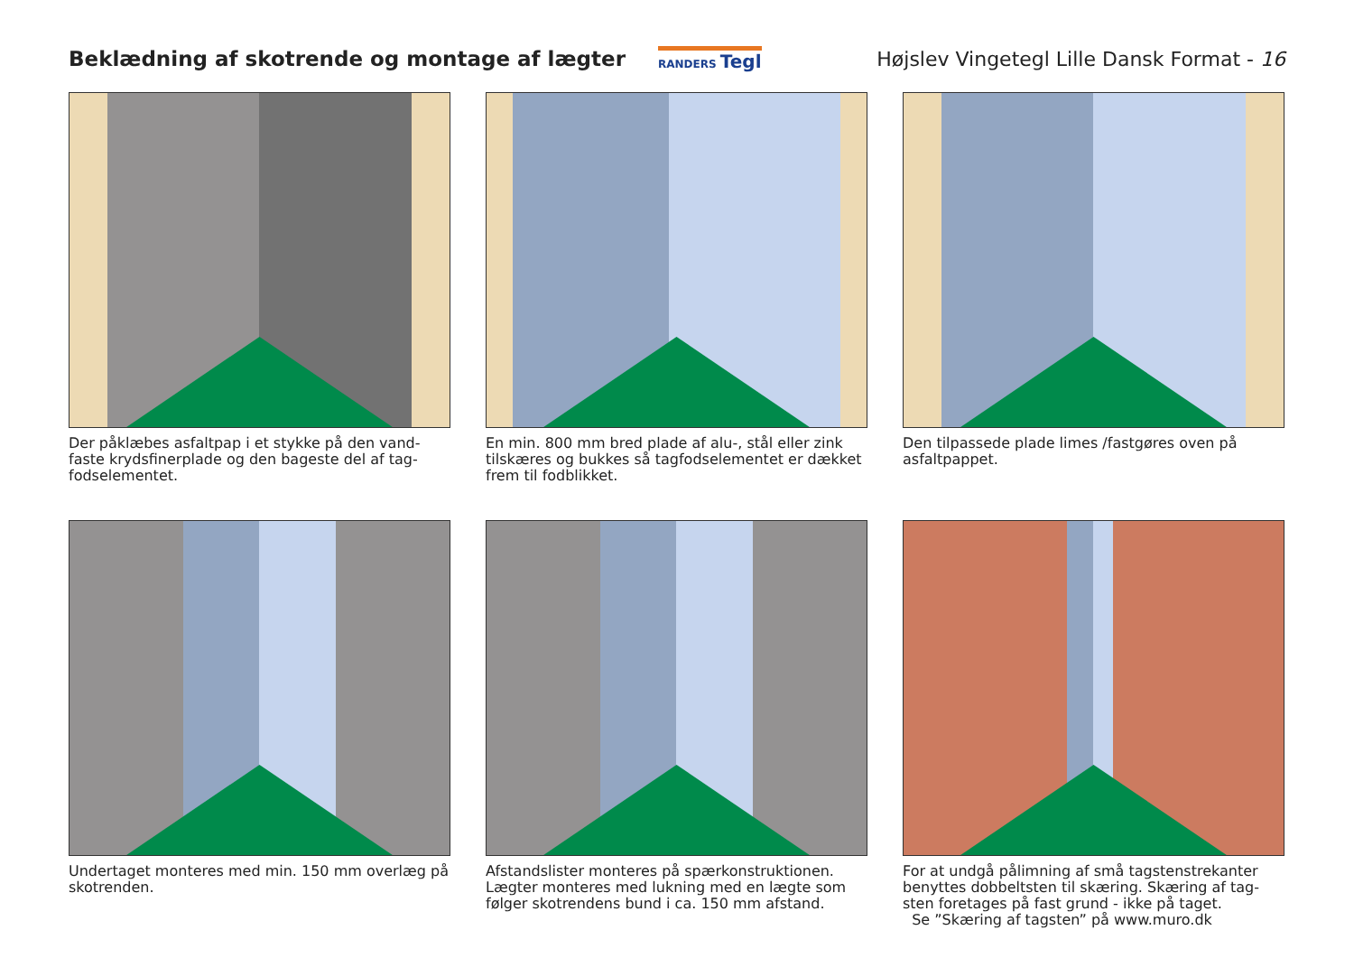Beklædning af skotrende og montage af lægter
RANDERS Tegl
Højslev Vingetegl Lille Dansk Format - 16
Der påklæbes asfaltpap i et stykke på den vand-faste krydsfinerplade og den bageste del af tag-fodselementet.
En min. 800 mm bred plade af alu-, stål eller zink tilskæres og bukkes så tagfodselementet er dækket frem til fodblikket.
Den tilpassede plade limes /fastgøres oven på asfaltpappet.
Undertaget monteres med min. 150 mm overlæg på skotrenden.
Afstandslister monteres på spærkonstruktionen. Lægter monteres med lukning med en lægte som følger skotrendens bund i ca. 150 mm afstand.
For at undgå pålimning af små tagstenstrekanter benyttes dobbeltsten til skæring. Skæring af tag-sten foretages på fast grund - ikke på taget.
Se ”Skæring af tagsten” på www.muro.dk